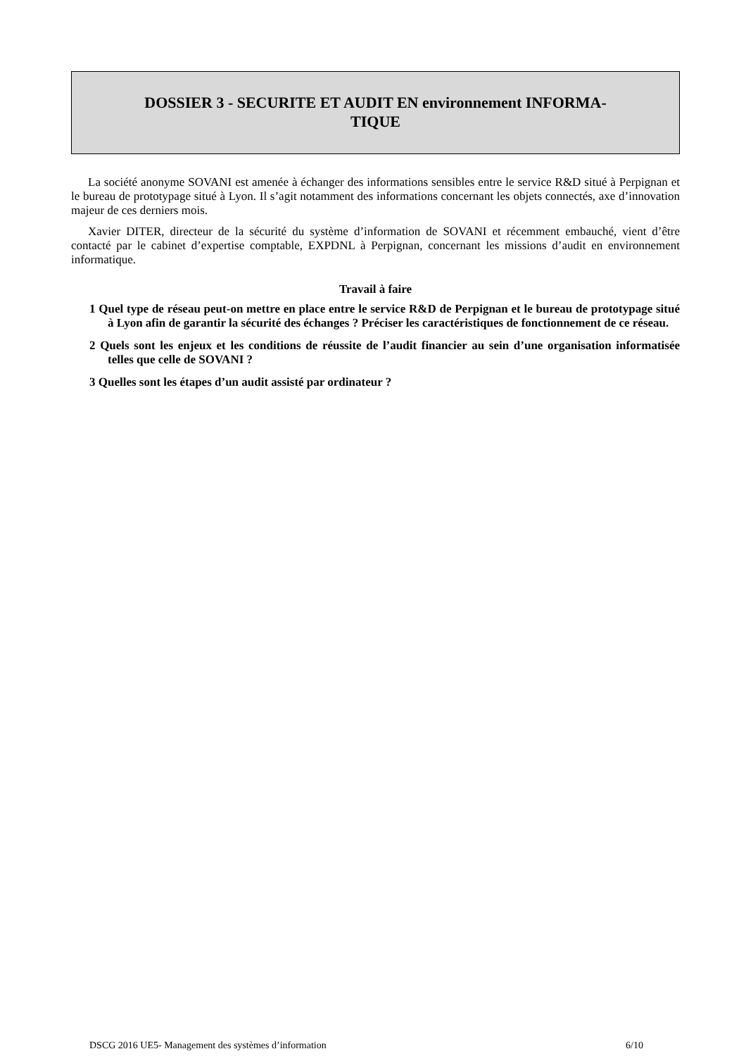DOSSIER 3 - SECURITE ET AUDIT EN environnement INFORMA-
TIQUE
La société anonyme SOVANI est amenée à échanger des informations sensibles entre le service R&D situé à Perpignan et le bureau de prototypage situé à Lyon. Il s’agit notamment des informations concernant les objets connectés, axe d’innovation majeur de ces derniers mois.
Xavier DITER, directeur de la sécurité du système d’information de SOVANI et récemment embauché, vient d’être contacté par le cabinet d’expertise comptable, EXPDNL à Perpignan, concernant les missions d’audit en environnement informatique.
Travail à faire
1 Quel type de réseau peut-on mettre en place entre le service R&D de Perpignan et le bureau de prototypage situé à Lyon afin de garantir la sécurité des échanges ? Préciser les caractéristiques de fonctionnement de ce réseau.
2 Quels sont les enjeux et les conditions de réussite de l’audit financier au sein d’une organisation informatisée telles que celle de SOVANI ?
3 Quelles sont les étapes d’un audit assisté par ordinateur ?
DSCG 2016 UE5- Management des systèmes d’information 6/10